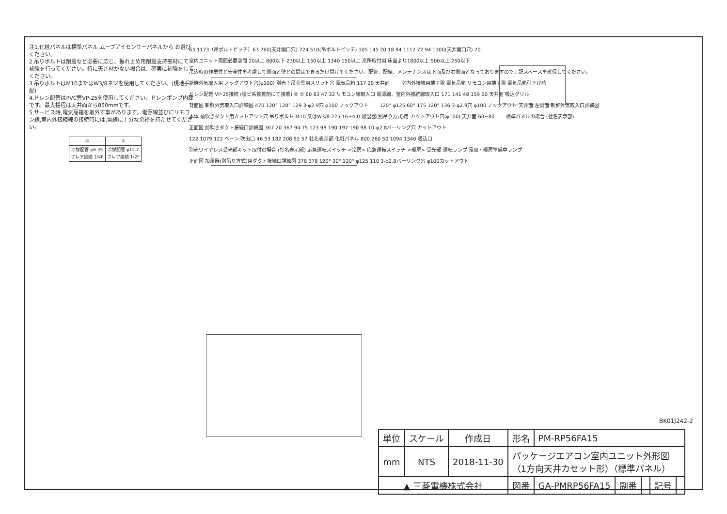注1.化粧パネルは標準パネル,ムーブアイセンサーパネルから お選びください。
2.吊りボルトは耐震など必要に応じ、振れ止め用耐震支持部材にて補強を行ってください。特に天井材がない場合は、確実に補強をしてください。
3.吊りボルトはM10またはW3/8ネジを使用してください。(現地手配)
4.ドレン配管はPVC管VP-25を使用してください。ドレンポンプ内蔵です。最大揚程は天井面から850mmです。
5.サービス時,電気品箱を取外す事があります。電源線並びにリモコン線,室内外接続線の接続時には,電線に十分な余裕を持たせてください。
| ① | ② |
| 冷媒配管 φ6.35 フレア接続 1/4F | 冷媒配管 φ12.7 フレア接続 1/2F |
63 1173（吊ボルトピッチ）63 760(天井開口穴) 724 510(吊ボルトピッチ) 105 145 20 18 94 1112 72 94 1300(天井開口穴) 20 室内ユニット周囲必要空間 20以上 800以下 230以上 150以上 1340 150以上 高所取付用 床面より1800以上 500以上 250以下 吊込時の作業性と安全性を考慮して側面と壁との間はできるだけ開けてください。配管、配線、メンテナンスは下面及び右側面となっておりますので上記スペースを確保してください。 新鮮外気取入用 ノックアウト穴(φ100) 別売上吊金具用スリット穴 電気品箱 117 20 天井面 室内外接続用端子盤 電気品箱 リモコン用端子盤 電気品箱引下げ時 ドレン配管 VP-25接続 (塩ビ系接着剤にて接着) ② ① 60 83 47 32 リモコン線取入口 電源線、室内外接続線取入口 171 141 48 159 60 天井面 吸込グリル 背面図 新鮮外気取入口詳細図 470 120° 120° 129 3-φ2.9穴 φ100 ノックアウト 120° φ125 60° 175 120° 136 3-φ2.9穴 φ100 ノックアウト 天井面 左側面 新鮮外気取入口詳細図 本体 前吹きダクト用カットアウト穴 吊りボルト M10 又はW3/8 225 16+4 0 加湿器(別吊り方式)用 カットアウト穴(φ100) 天井面 60~80 標準パネルの場合 (社名表示部) 正面図 前吹きダクト接続口詳細図 367 20 367 94 75 123 98 190 197 190 98 10-φ2.8バーリング穴 カットアウト 122 1079 122 ベーン 吹出口 46 53 182 208 92 57 社名表示部 化粧パネル 800 260 50 1094 1340 吸込口 別売ワイヤレス受光部キット取付の場合 (社名表示部) 応急運転スイッチ <冷房> 応急運転スイッチ <暖房> 受光部 運転ランプ 霜取・暖房準備中ランプ 正面図 加湿器(別吊り方式)用ダクト接続口詳細図 378 378 120° 30° 120° φ125 110 3-φ2.8バーリング穴 φ100カットアウト
BK01J242-2
| 単位 | スケール | 作成日 | 形名 | PM-RP56FA15 | | | | |
| mm | NTS | 2018-11-30 | パッケージエアコン室内ユニット外形図 （1方向天井カセット形）（標準パネル） | | | | | |
| ▲ 三菱電機株式会社 | | | 図番 | GA-PMRP56FA15 | 副番 | | 記号 | |